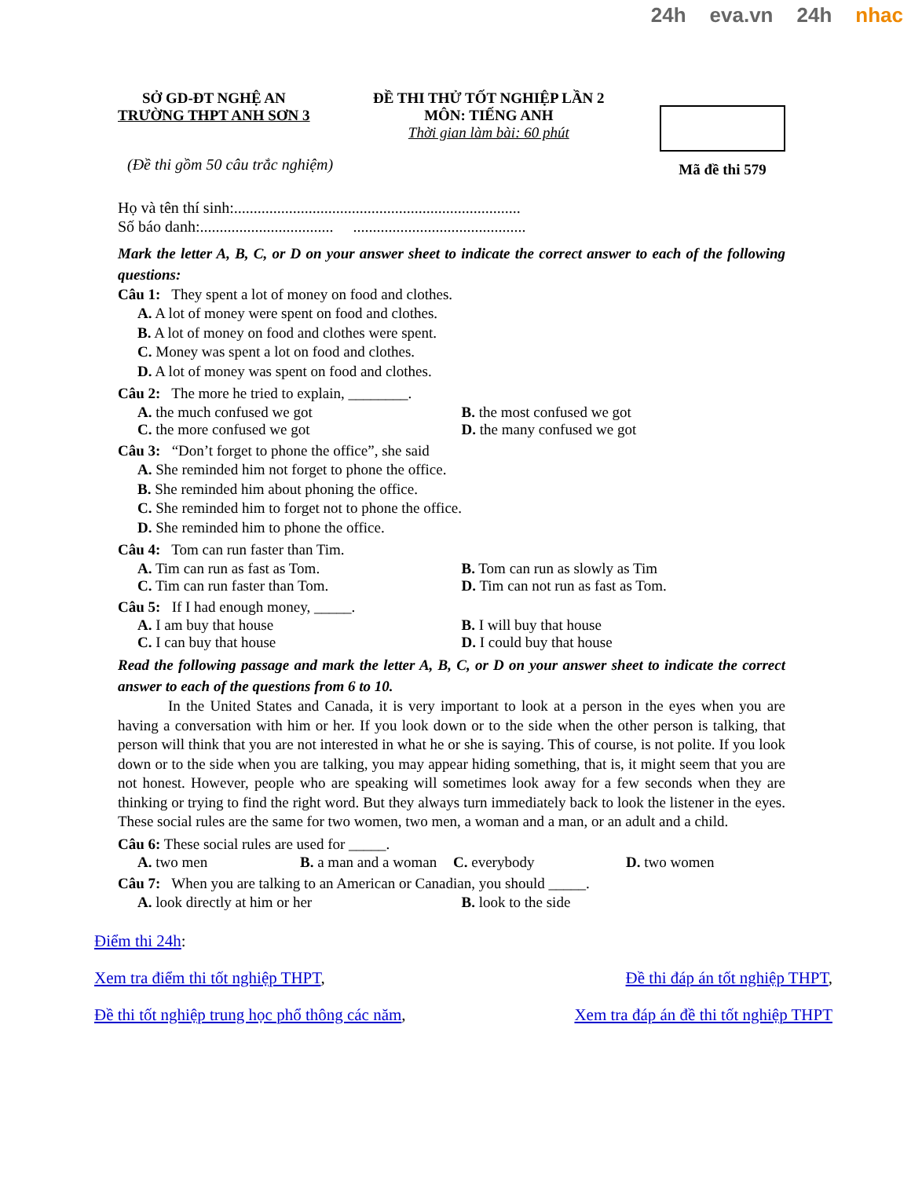24h eva.vn 24h nhac
SỞ GD-ĐT NGHỆ AN
TRƯỜNG THPT ANH SƠN 3
ĐỀ THI THỬ TỐT NGHIỆP LẦN 2
MÔN: TIẾNG ANH
Thời gian làm bài: 60 phút
Mã đề thi 579
(Đề thi gồm 50 câu trắc nghiệm)
Họ và tên thí sinh:.........................................................................
Số báo danh:.................................. ............................................
Mark the letter A, B, C, or D on your answer sheet to indicate the correct answer to each of the following questions:
Câu 1: They spent a lot of money on food and clothes.
A. A lot of money were spent on food and clothes.
B. A lot of money on food and clothes were spent.
C. Money was spent a lot on food and clothes.
D. A lot of money was spent on food and clothes.
Câu 2: The more he tried to explain, ________.
A. the much confused we got B. the most confused we got
C. the more confused we got D. the many confused we got
Câu 3: “Don’t forget to phone the office”, she said
A. She reminded him not forget to phone the office.
B. She reminded him about phoning the office.
C. She reminded him to forget not to phone the office.
D. She reminded him to phone the office.
Câu 4: Tom can run faster than Tim.
A. Tim can run as fast as Tom. B. Tom can run as slowly as Tim
C. Tim can run faster than Tom. D. Tim can not run as fast as Tom.
Câu 5: If I had enough money, _____.
A. I am buy that house B. I will buy that house
C. I can buy that house D. I could buy that house
Read the following passage and mark the letter A, B, C, or D on your answer sheet to indicate the correct answer to each of the questions from 6 to 10.
In the United States and Canada, it is very important to look at a person in the eyes when you are having a conversation with him or her. If you look down or to the side when the other person is talking, that person will think that you are not interested in what he or she is saying. This of course, is not polite. If you look down or to the side when you are talking, you may appear hiding something, that is, it might seem that you are not honest. However, people who are speaking will sometimes look away for a few seconds when they are thinking or trying to find the right word. But they always turn immediately back to look the listener in the eyes. These social rules are the same for two women, two men, a woman and a man, or an adult and a child.
Câu 6: These social rules are used for _____.
A. two men B. a man and a woman C. everybody D. two women
Câu 7: When you are talking to an American or Canadian, you should _____.
A. look directly at him or her B. look to the side
Điểm thi 24h:
Xem tra điểm thi tốt nghiệp THPT, Đề thi đáp án tốt nghiệp THPT,
Đề thi tốt nghiệp trung học phổ thông các năm, Xem tra đáp án đề thi tốt nghiệp THPT